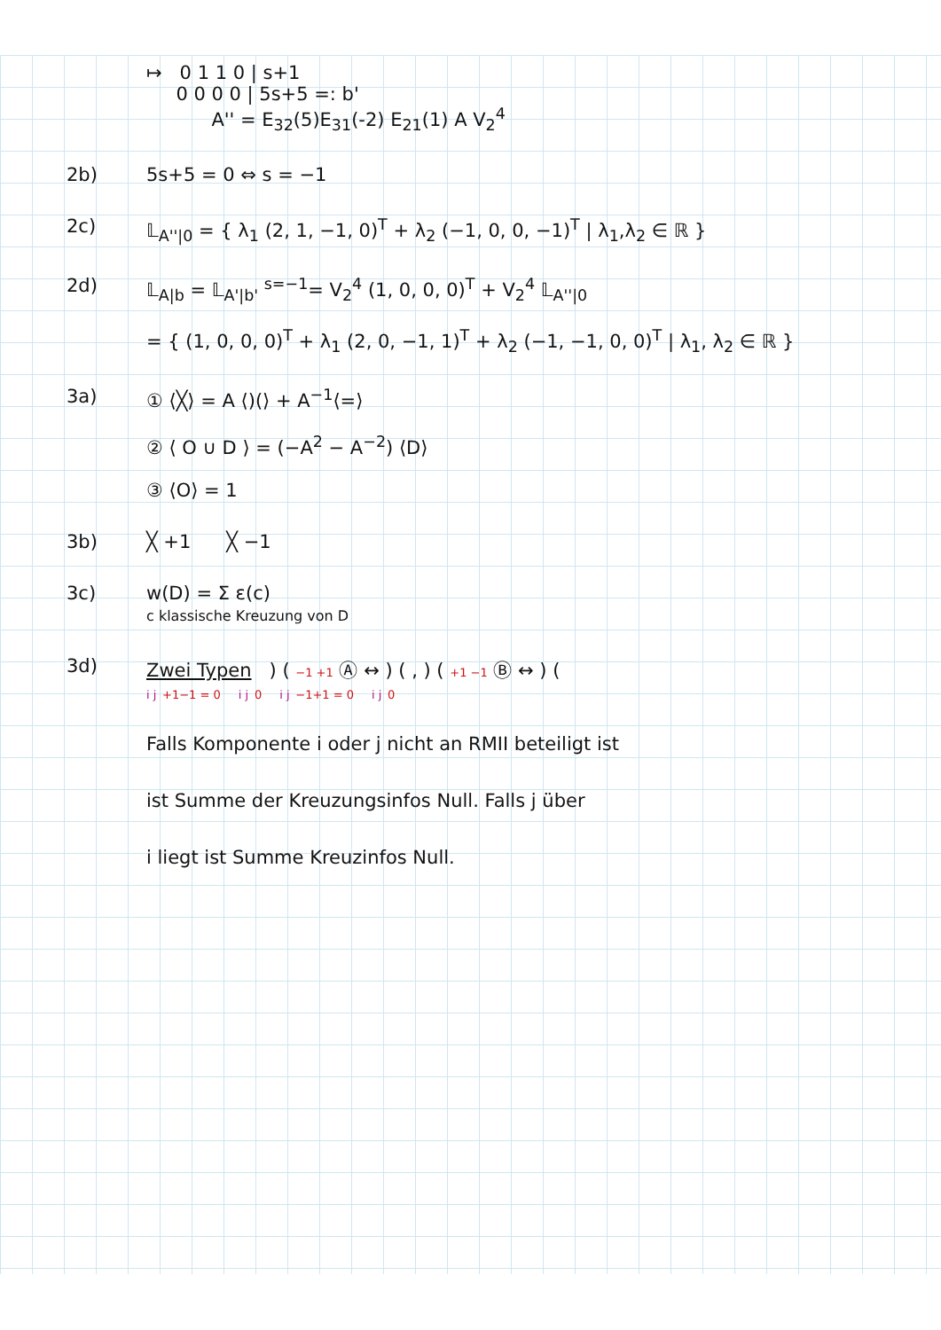↦ 0 1 1 0 | s+1
0 0 0 0 | 5s+5 =: b'
A'' = E<sub>32</sub>(5)E<sub>31</sub>(-2) E<sub>21</sub>(1) A V<sub>2</sub><sup>4</sup>
2b) 5s+5 = 0 ⇔ s = −1
2c) 𝕃<sub>A''|0</sub> = { λ<sub>1</sub> (2, 1, −1, 0)<sup>T</sup> + λ<sub>2</sub> (−1, 0, 0, −1)<sup>T</sup> | λ<sub>1</sub>,λ<sub>2</sub> ∈ ℝ }
2d) 𝕃<sub>A|b</sub> = 𝕃<sub>A'|b'</sub> <sup>s=−1</sup>= V<sub>2</sub><sup>4</sup> (1, 0, 0, 0)<sup>T</sup> + V<sub>2</sub><sup>4</sup> 𝕃<sub>A''|0</sub>
= { (1, 0, 0, 0)<sup>T</sup> + λ<sub>1</sub> (2, 0, −1, 1)<sup>T</sup> + λ<sub>2</sub> (−1, −1, 0, 0)<sup>T</sup> | λ<sub>1</sub>, λ<sub>2</sub> ∈ ℝ }
3a) ① ⟨╳⟩ = A ⟨)(⟩ + A<sup>−1</sup>⟨=⟩
② ⟨ O ∪ D ⟩ = (−A<sup>2</sup> − A<sup>−2</sup>) ⟨D⟩
③ ⟨O⟩ = 1
3b) ╳ +1 ╳ −1
3c) w(D) = Σ ε(c)
c klassische Kreuzung von D
3d) Zwei Typen ) ( −1 +1 Ⓐ ↔ ) ( , ) ( +1 −1 Ⓑ ↔ ) (
i j +1−1 = 0 i j 0 i j −1+1 = 0 i j 0
Falls Komponente i oder j nicht an RMII beteiligt ist
ist Summe der Kreuzungsinfos Null. Falls j über
i liegt ist Summe Kreuzinfos Null.